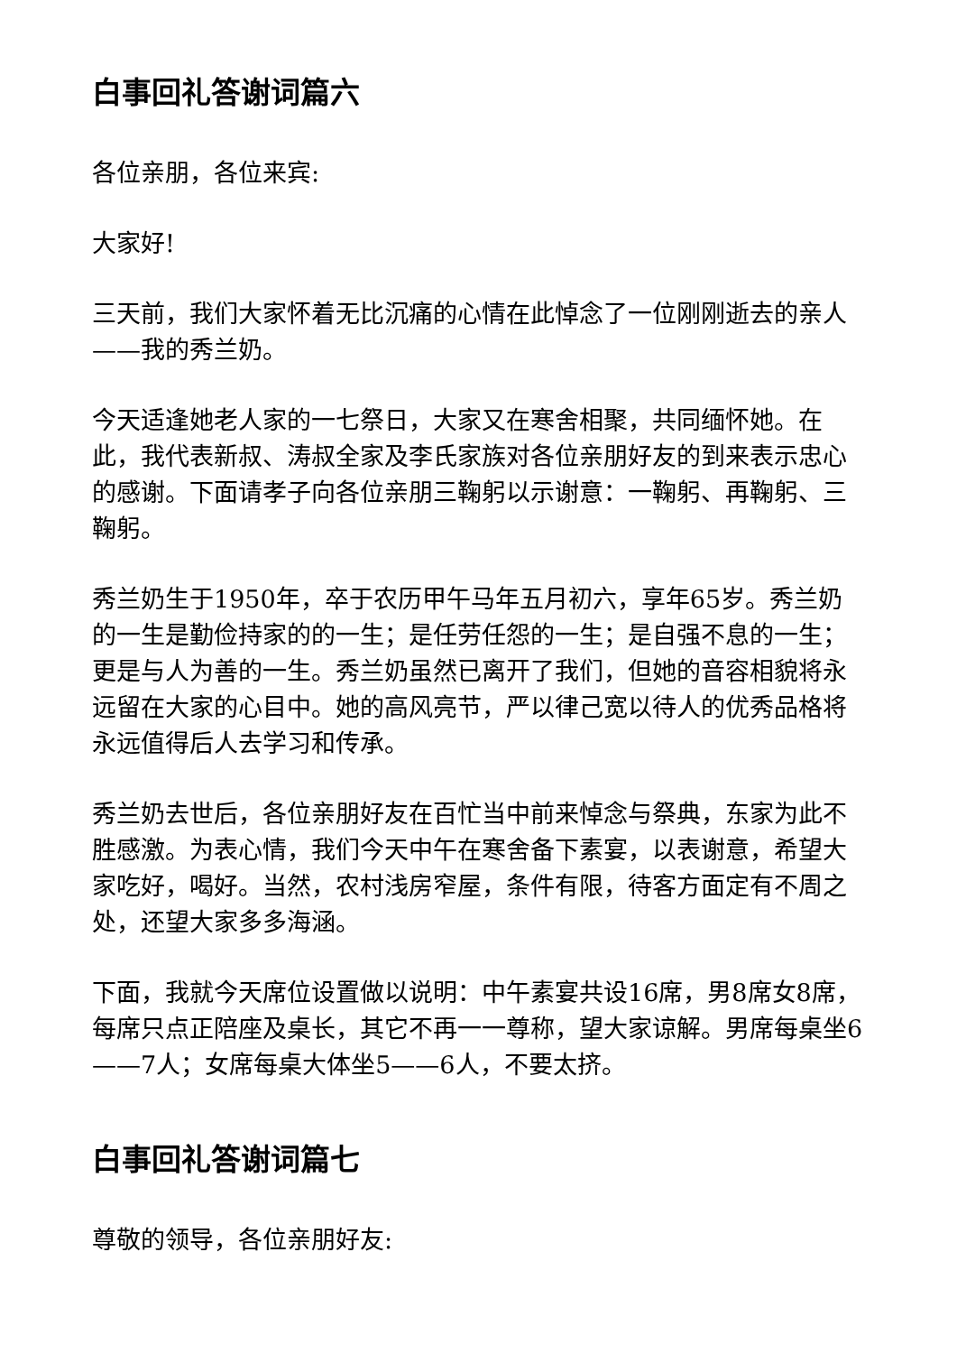白事回礼答谢词篇六
各位亲朋，各位来宾:
大家好!
三天前，我们大家怀着无比沉痛的心情在此悼念了一位刚刚逝去的亲人——我的秀兰奶。
今天适逢她老人家的一七祭日，大家又在寒舍相聚，共同缅怀她。在此，我代表新叔、涛叔全家及李氏家族对各位亲朋好友的到来表示忠心的感谢。下面请孝子向各位亲朋三鞠躬以示谢意：一鞠躬、再鞠躬、三鞠躬。
秀兰奶生于1950年，卒于农历甲午马年五月初六，享年65岁。秀兰奶的一生是勤俭持家的的一生；是任劳任怨的一生；是自强不息的一生；更是与人为善的一生。秀兰奶虽然已离开了我们，但她的音容相貌将永远留在大家的心目中。她的高风亮节，严以律己宽以待人的优秀品格将永远值得后人去学习和传承。
秀兰奶去世后，各位亲朋好友在百忙当中前来悼念与祭典，东家为此不胜感激。为表心情，我们今天中午在寒舍备下素宴，以表谢意，希望大家吃好，喝好。当然，农村浅房窄屋，条件有限，待客方面定有不周之处，还望大家多多海涵。
下面，我就今天席位设置做以说明：中午素宴共设16席，男8席女8席，每席只点正陪座及桌长，其它不再一一尊称，望大家谅解。男席每桌坐6——7人；女席每桌大体坐5——6人，不要太挤。
白事回礼答谢词篇七
尊敬的领导，各位亲朋好友: